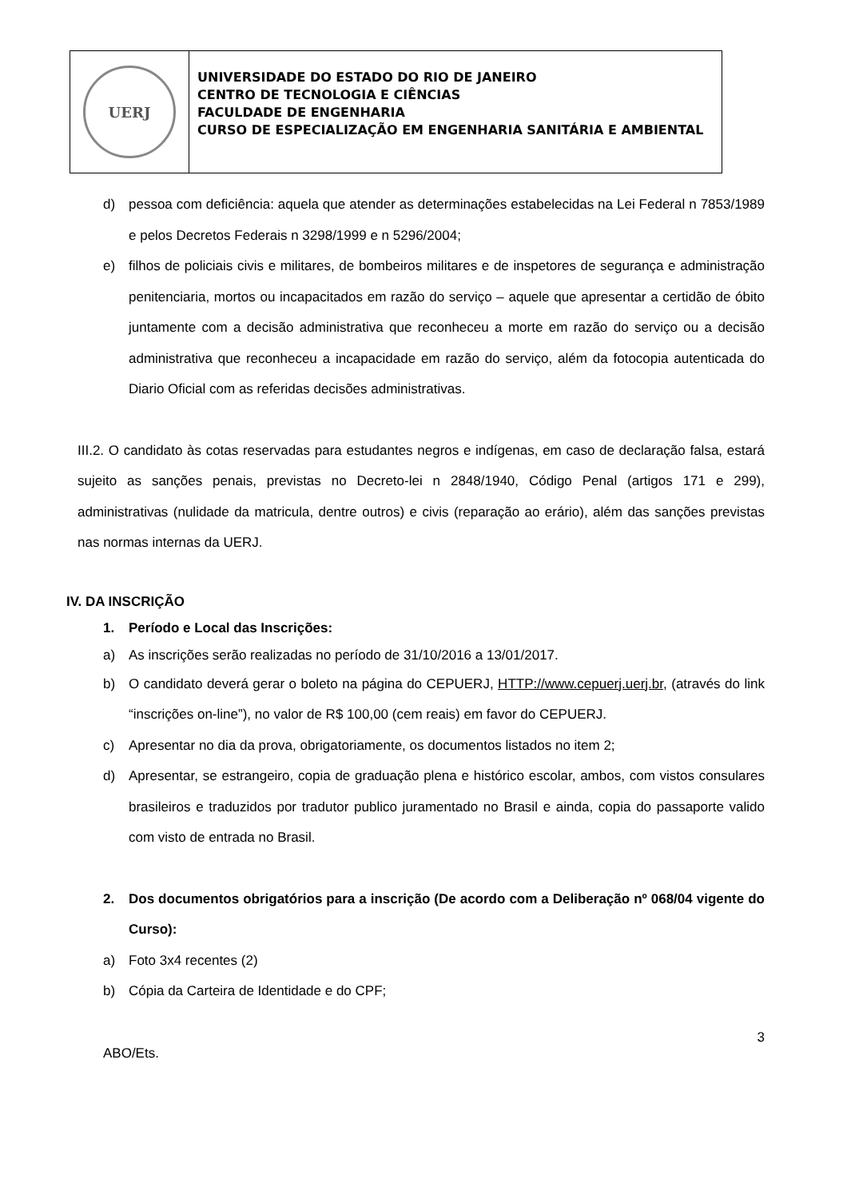UERJ
UNIVERSIDADE DO ESTADO DO RIO DE JANEIRO
CENTRO DE TECNOLOGIA E CIÊNCIAS
FACULDADE DE ENGENHARIA
CURSO DE ESPECIALIZAÇÃO EM ENGENHARIA SANITÁRIA E AMBIENTAL
d) pessoa com deficiência: aquela que atender as determinações estabelecidas na Lei Federal n 7853/1989 e pelos Decretos Federais n 3298/1999 e n 5296/2004;
e) filhos de policiais civis e militares, de bombeiros militares e de inspetores de segurança e administração penitenciaria, mortos ou incapacitados em razão do serviço – aquele que apresentar a certidão de óbito juntamente com a decisão administrativa que reconheceu a morte em razão do serviço ou a decisão administrativa que reconheceu a incapacidade em razão do serviço, além da fotocopia autenticada do Diario Oficial com as referidas decisões administrativas.
III.2. O candidato às cotas reservadas para estudantes negros e indígenas, em caso de declaração falsa, estará sujeito as sanções penais, previstas no Decreto-lei n 2848/1940, Código Penal (artigos 171 e 299), administrativas (nulidade da matricula, dentre outros) e civis (reparação ao erário), além das sanções previstas nas normas internas da UERJ.
IV. DA INSCRIÇÃO
1. Período e Local das Inscrições:
a) As inscrições serão realizadas no período de 31/10/2016 a 13/01/2017.
b) O candidato deverá gerar o boleto na página do CEPUERJ, HTTP://www.cepuerj.uerj.br, (através do link “inscrições on-line”), no valor de R$ 100,00 (cem reais) em favor do CEPUERJ.
c) Apresentar no dia da prova, obrigatoriamente, os documentos listados no item 2;
d) Apresentar, se estrangeiro, copia de graduação plena e histórico escolar, ambos, com vistos consulares brasileiros e traduzidos por tradutor publico juramentado no Brasil e ainda, copia do passaporte valido com visto de entrada no Brasil.
2. Dos documentos obrigatórios para a inscrição (De acordo com a Deliberação nº 068/04 vigente do Curso):
a) Foto 3x4 recentes (2)
b) Cópia da Carteira de Identidade e do CPF;
3
ABO/Ets.